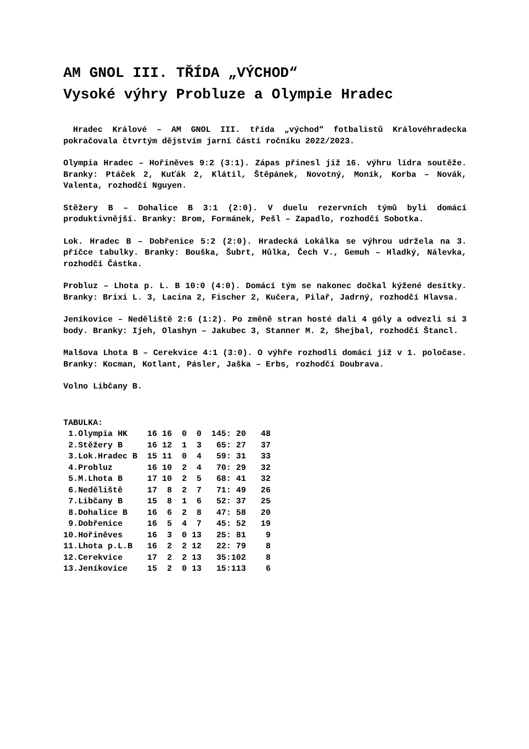AM GNOL III. TŘÍDA „VÝCHOD“
Vysoké výhry Probluze a Olympie Hradec
Hradec Králové – AM GNOL III. třída „východ“ fotbalistů Královéhradecka pokračovala čtvrtým dějstvím jarní částí ročníku 2022/2023.
Olympia Hradec – Hořiněves 9:2 (3:1). Zápas přinesl již 16. výhru lídra soutěže. Branky: Ptáček 2, Kuťák 2, Klátil, Štěpánek, Novotný, Moník, Korba – Novák, Valenta, rozhodčí Nguyen.
Stěžery B – Dohalice B 3:1 (2:0). V duelu rezervních týmů byli domácí produktivnější. Branky: Brom, Formánek, Pešl – Zapadlo, rozhodčí Sobotka.
Lok. Hradec B – Dobřenice 5:2 (2:0). Hradecká Lokálka se výhrou udržela na 3. příčce tabulky. Branky: Bouška, Šubrt, Hůlka, Čech V., Gemuh – Hladký, Nálevka, rozhodčí Částka.
Probluz – Lhota p. L. B 10:0 (4:0). Domácí tým se nakonec dočkal kýžené desítky. Branky: Brixi L. 3, Lacina 2, Fischer 2, Kučera, Pilař, Jadrný, rozhodčí Hlavsa.
Jeníkovice – Neděliště 2:6 (1:2). Po změně stran hosté dali 4 góly a odvezli si 3 body. Branky: Ijeh, Olashyn – Jakubec 3, Stanner M. 2, Shejbal, rozhodčí Štancl.
Malšova Lhota B – Cerekvice 4:1 (3:0). O výhře rozhodli domácí již v 1. poločase. Branky: Kocman, Kotlant, Pásler, Jaška – Erbs, rozhodčí Doubrava.
Volno Libčany B.
TABULKA:
| 1.Olympia HK | 16 16 0 0 145: 20 48 |
| 2.Stěžery B | 16 12 1 3 65: 27 37 |
| 3.Lok.Hradec B | 15 11 0 4 59: 31 33 |
| 4.Probluz | 16 10 2 4 70: 29 32 |
| 5.M.Lhota B | 17 10 2 5 68: 41 32 |
| 6.Neděliště | 17 8 2 7 71: 49 26 |
| 7.Libčany B | 15 8 1 6 52: 37 25 |
| 8.Dohalice B | 16 6 2 8 47: 58 20 |
| 9.Dobřenice | 16 5 4 7 45: 52 19 |
| 10.Hořiněves | 16 3 0 13 25: 81 9 |
| 11.Lhota p.L.B | 16 2 2 12 22: 79 8 |
| 12.Cerekvice | 17 2 2 13 35:102 8 |
| 13.Jeníkovice | 15 2 0 13 15:113 6 |